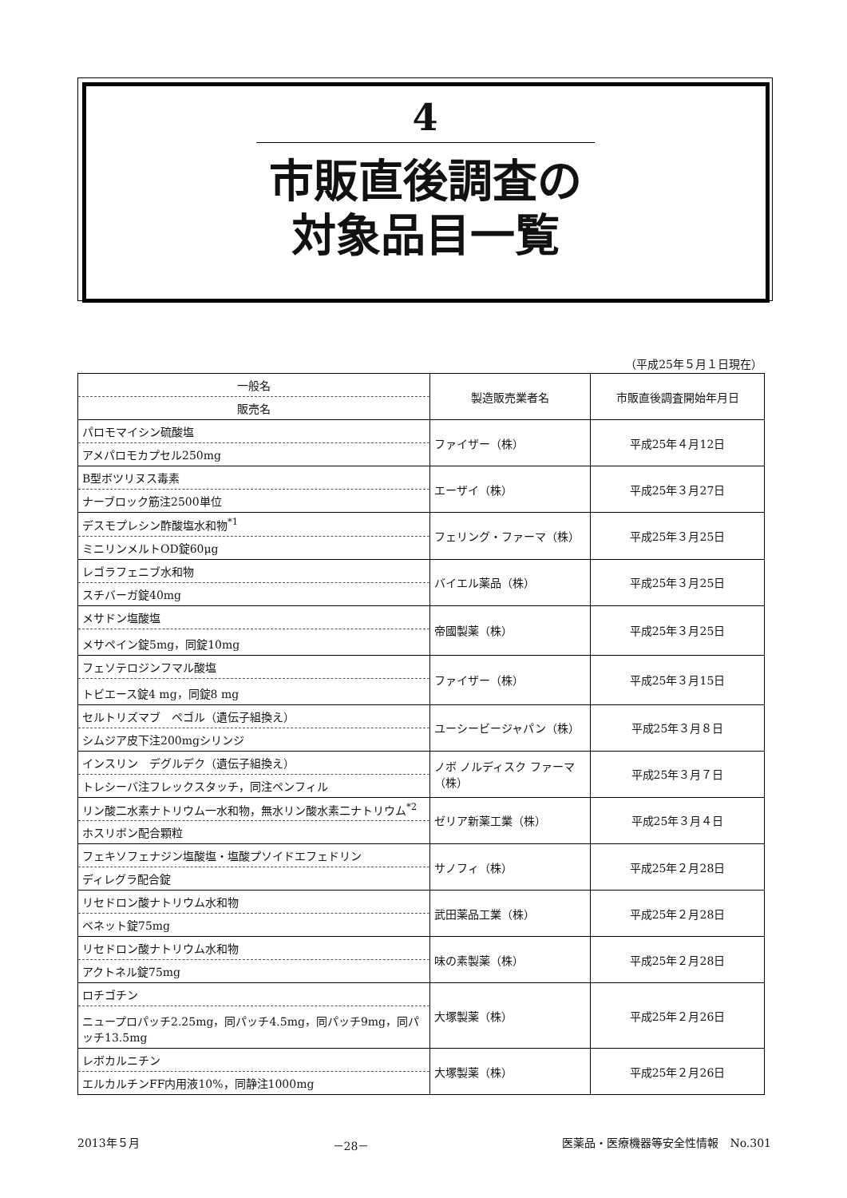4
市販直後調査の
対象品目一覧
（平成25年５月１日現在）
| 一般名 販売名 | 製造販売業者名 | 市販直後調査開始年月日 |
| --- | --- | --- |
| パロモマイシン硫酸塩 アメパロモカプセル250mg | ファイザー（株） | 平成25年４月12日 |
| B型ボツリヌス毒素 ナーブロック筋注2500単位 | エーザイ（株） | 平成25年３月27日 |
| デスモプレシン酢酸塩水和物<sup>*1</sup> ミニリンメルトOD錠60μg | フェリング・ファーマ（株） | 平成25年３月25日 |
| レゴラフェニブ水和物 スチバーガ錠40mg | バイエル薬品（株） | 平成25年３月25日 |
| メサドン塩酸塩 メサペイン錠5mg，同錠10mg | 帝國製薬（株） | 平成25年３月25日 |
| フェソテロジンフマル酸塩 トビエース錠4 mg，同錠8 mg | ファイザー（株） | 平成25年３月15日 |
| セルトリズマブ ペゴル（遺伝子組換え） シムジア皮下注200mgシリンジ | ユーシービージャパン（株） | 平成25年３月８日 |
| インスリン デグルデク（遺伝子組換え） トレシーバ注フレックスタッチ，同注ペンフィル | ノボ ノルディスク ファーマ（株） | 平成25年３月７日 |
| リン酸二水素ナトリウム一水和物，無水リン酸水素二ナトリウム<sup>*2</sup> ホスリボン配合顆粒 | ゼリア新薬工業（株） | 平成25年３月４日 |
| フェキソフェナジン塩酸塩・塩酸プソイドエフェドリン ディレグラ配合錠 | サノフィ（株） | 平成25年２月28日 |
| リセドロン酸ナトリウム水和物 ベネット錠75mg | 武田薬品工業（株） | 平成25年２月28日 |
| リセドロン酸ナトリウム水和物 アクトネル錠75mg | 味の素製薬（株） | 平成25年２月28日 |
| ロチゴチン ニュープロパッチ2.25mg，同パッチ4.5mg，同パッチ9mg，同パッチ13.5mg | 大塚製薬（株） | 平成25年２月26日 |
| レボカルニチン エルカルチンFF内用液10%，同静注1000mg | 大塚製薬（株） | 平成25年２月26日 |
2013年５月 －28－ 医薬品・医療機器等安全性情報　No.301